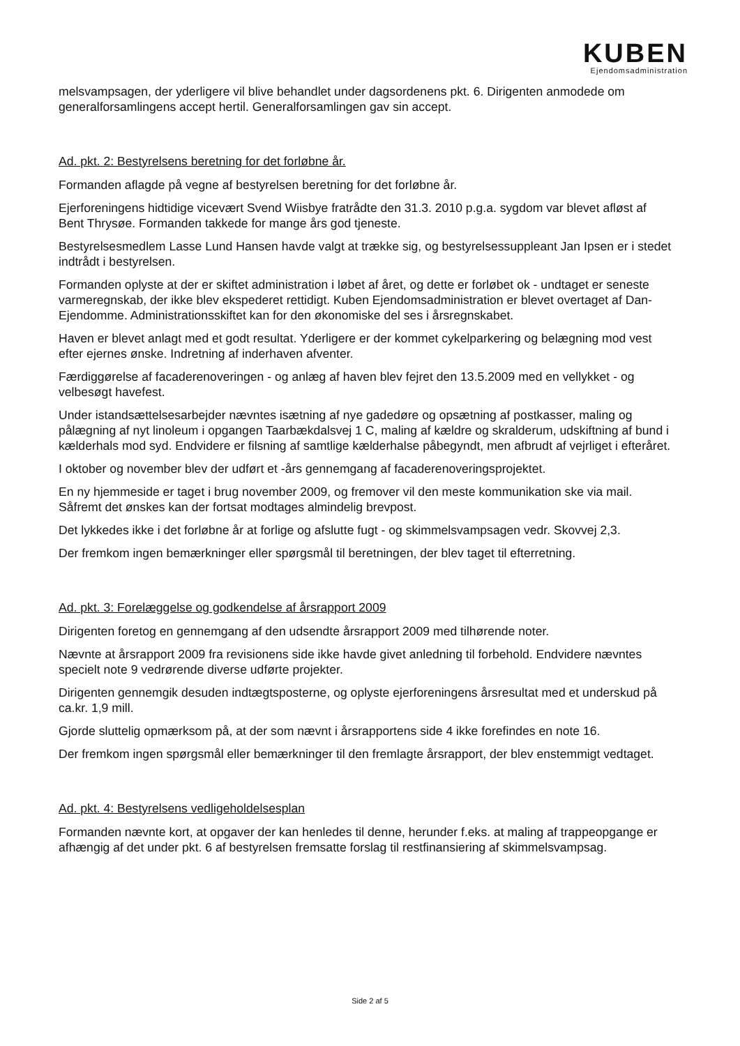KUBEN
Ejendomsadministration
melsvampsagen, der yderligere vil blive behandlet under dagsordenens pkt. 6. Dirigenten anmodede om generalforsamlingens accept hertil. Generalforsamlingen gav sin accept.
Ad. pkt. 2: Bestyrelsens beretning for det forløbne år.
Formanden aflagde på vegne af bestyrelsen beretning for det forløbne år.
Ejerforeningens hidtidige vicevært Svend Wiisbye fratrådte den 31.3. 2010 p.g.a. sygdom var blevet afløst af Bent Thrysøe. Formanden takkede for mange års god tjeneste.
Bestyrelsesmedlem Lasse Lund Hansen havde valgt at trække sig, og bestyrelsessuppleant Jan Ipsen er i stedet indtrådt i bestyrelsen.
Formanden oplyste at der er skiftet administration i løbet af året, og dette er forløbet ok - undtaget er seneste varmeregnskab, der ikke blev ekspederet rettidigt. Kuben Ejendomsadministration er blevet overtaget af Dan-Ejendomme. Administrationsskiftet kan for den økonomiske del ses i årsregnskabet.
Haven er blevet anlagt med et godt resultat. Yderligere er der kommet cykelparkering og belægning mod vest efter ejernes ønske. Indretning af inderhaven afventer.
Færdiggørelse af facaderenoveringen - og anlæg af haven blev fejret den 13.5.2009 med en vellykket - og velbesøgt havefest.
Under istandsættelsesarbejder nævntes isætning af nye gadedøre og opsætning af postkasser, maling og pålægning af nyt linoleum i opgangen Taarbækdalsvej 1 C, maling af kældre og skralderum, udskiftning af bund i kælderhals mod syd. Endvidere er filsning af samtlige kælderhalse påbegyndt, men afbrudt af vejrliget i efteråret.
I oktober og november blev der udført et -års gennemgang af facaderenoveringsprojektet.
En ny hjemmeside er taget i brug november 2009, og fremover vil den meste kommunikation ske via mail. Såfremt det ønskes kan der fortsat modtages almindelig brevpost.
Det lykkedes ikke i det forløbne år at forlige og afslutte fugt - og skimmelsvampsagen vedr. Skovvej 2,3.
Der fremkom ingen bemærkninger eller spørgsmål til beretningen, der blev taget til efterretning.
Ad. pkt. 3: Forelæggelse og godkendelse af årsrapport 2009
Dirigenten foretog en gennemgang af den udsendte årsrapport 2009 med tilhørende noter.
Nævnte at årsrapport 2009 fra revisionens side ikke havde givet anledning til forbehold. Endvidere nævntes specielt note 9 vedrørende diverse udførte projekter.
Dirigenten gennemgik desuden indtægtsposterne, og oplyste ejerforeningens årsresultat med et underskud på ca.kr. 1,9 mill.
Gjorde sluttelig opmærksom på, at der som nævnt i årsrapportens side 4 ikke forefindes en note 16.
Der fremkom ingen spørgsmål eller bemærkninger til den fremlagte årsrapport, der blev enstemmigt vedtaget.
Ad. pkt. 4: Bestyrelsens vedligeholdelsesplan
Formanden nævnte kort, at opgaver der kan henledes til denne, herunder f.eks. at maling af trappeopgange er afhængig af det under pkt. 6 af bestyrelsen fremsatte forslag til restfinansiering af skimmelsvampsag.
Side 2 af 5